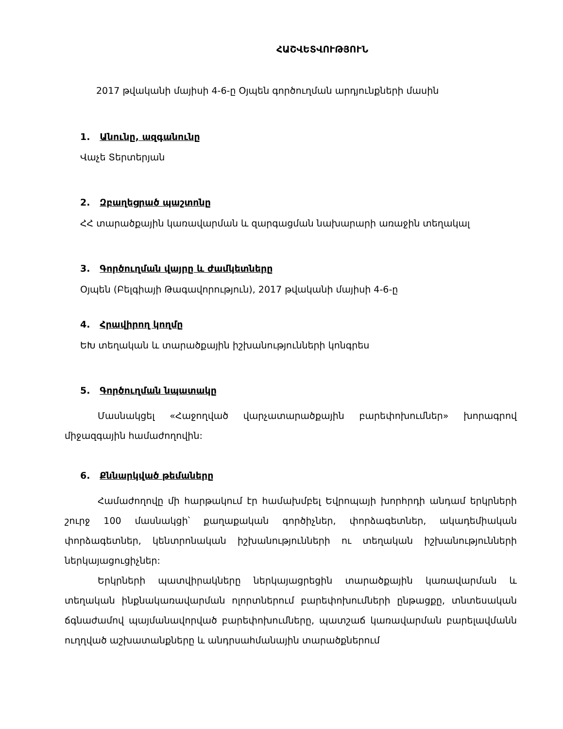ՀԱՇՎԵՏՎՈՒԹՅՈՒՆ
2017 թվականի մայիսի 4-6-ը Օյպեն գործուղման արդյունքների մասին
1. Անունը, ազգանունը
Վաչե Տերտերյան
2. Զբաղեցրած պաշտոնը
ՀՀ տարածքային կառավարման և զարգացման նախարարի առաջին տեղակալ
3. Գործուղման վայրը և ժամկետները
Օյպեն (Բելգիայի Թագավորություն), 2017 թվականի մայիսի 4-6-ը
4. Հրավիրող կողմը
ԵԽ տեղական և տարածքային իշխանությունների կոնգրես
5. Գործուղման նպատակը
Մասնակցել «Հաջողված վարչատարածքային բարեփոխումներ» խորագրով միջազգային համաժողովին:
6. Քննարկված թեմաները
Համաժողովը մի հարթակում էր համախմբել Եվրոպայի խորհրդի անդամ երկրների շուրջ 100 մասնակցի՝ քաղաքական գործիչներ, փորձագետներ, ակադեմիական փորձագետներ, կենտրոնական իշխանությունների ու տեղական իշխանությունների ներկայացուցիչներ:
Երկրների պատվիրակները ներկայացրեցին տարածքային կառավարման և տեղական ինքնակառավարման ոլորտներում բարեփոխումների ընթացքը, տնտեսական ճգնաժամով պայմանավորված բարեփոխումները, պատշաճ կառավարման բարելավմանն ուղղված աշխատանքները և անդրսահմանային տարածքներում